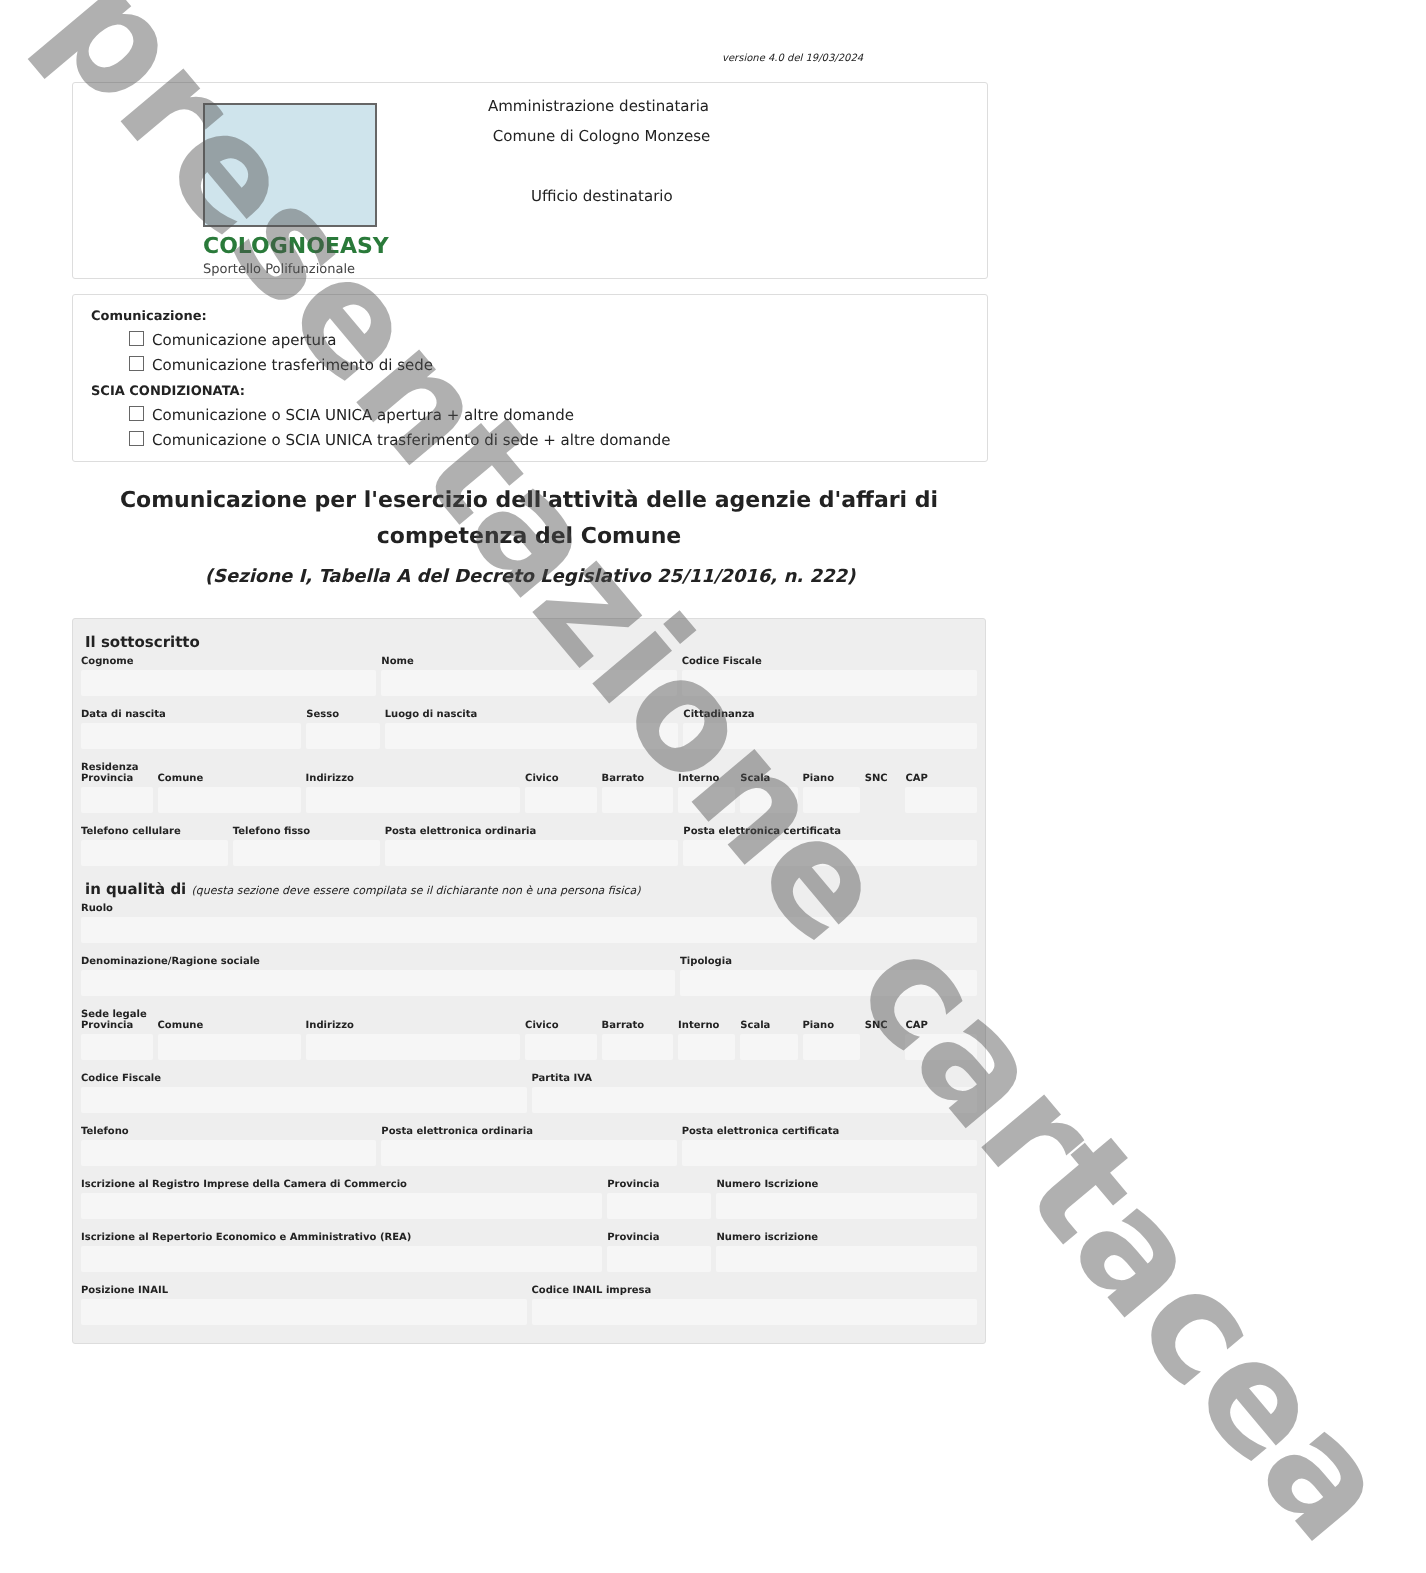versione 4.0 del 19/03/2024
COLOGNOEASY
Sportello Polifunzionale
Amministrazione destinataria
Comune di Cologno Monzese
Ufficio destinatario
Comunicazione:
Comunicazione apertura
Comunicazione trasferimento di sede
SCIA CONDIZIONATA:
Comunicazione o SCIA UNICA apertura + altre domande
Comunicazione o SCIA UNICA trasferimento di sede + altre domande
Comunicazione per l'esercizio dell'attività delle agenzie d'affari di competenza del Comune
(Sezione I, Tabella A del Decreto Legislativo 25/11/2016, n. 222)
Il sottoscritto
Cognome Nome Codice Fiscale
Data di nascita Sesso Luogo di nascita Cittadinanza
Residenza
Provincia Comune Indirizzo Civico Barrato Interno Scala Piano SNC CAP
Telefono cellulare Telefono fisso Posta elettronica ordinaria Posta elettronica certificata
in qualità di (questa sezione deve essere compilata se il dichiarante non è una persona fisica)
Ruolo
Denominazione/Ragione sociale Tipologia
Sede legale
Provincia Comune Indirizzo Civico Barrato Interno Scala Piano SNC CAP
Codice Fiscale Partita IVA
Telefono Posta elettronica ordinaria Posta elettronica certificata
Iscrizione al Registro Imprese della Camera di Commercio
Provincia Numero Iscrizione
Iscrizione al Repertorio Economico e Amministrativo (REA)
Provincia Numero iscrizione
Posizione INAIL Codice INAIL impresa
presentazione cartacea